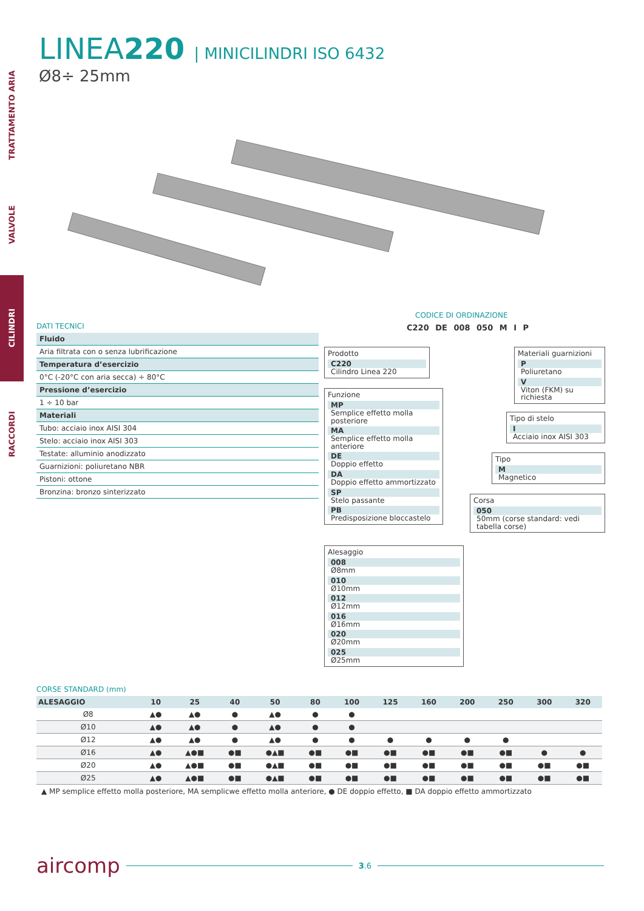TRATTAMENTO ARIA
VALVOLE
CILINDRI
RACCORDI
LINEA220 | MINICILINDRI ISO 6432
Ø8÷ 25mm
DATI TECNICI
Fluido
Aria filtrata con o senza lubrificazione
Temperatura d’esercizio
0°C (-20°C con aria secca) ÷ 80°C
Pressione d’esercizio
1 ÷ 10 bar
Materiali
Tubo: acciaio inox AISI 304
Stelo: acciaio inox AISI 303
Testate: alluminio anodizzato
Guarnizioni: poliuretano NBR
Pistoni: ottone
Bronzina: bronzo sinterizzato
CODICE DI ORDINAZIONE
C220 DE 008 050 M I P
Prodotto
C220
Cilindro Linea 220
Funzione
MP
Semplice effetto molla posteriore
MA
Semplice effetto molla anteriore
DE
Doppio effetto
DA
Doppio effetto ammortizzato
SP
Stelo passante
PB
Predisposizione bloccastelo
Alesaggio
008
Ø8mm
010
Ø10mm
012
Ø12mm
016
Ø16mm
020
Ø20mm
025
Ø25mm
Materiali guarnizioni
P
Poliuretano
V
Viton (FKM) su richiesta
Tipo di stelo
I
Acciaio inox AISI 303
Tipo
M
Magnetico
Corsa
050
50mm (corse standard: vedi tabella corse)
CORSE STANDARD (mm)
| ALESAGGIO | 10 | 25 | 40 | 50 | 80 | 100 | 125 | 160 | 200 | 250 | 300 | 320 |
| --- | --- | --- | --- | --- | --- | --- | --- | --- | --- | --- | --- | --- |
| Ø8 | ▲● | ▲● | ● | ▲● | ● | ● | | | | | | |
| Ø10 | ▲● | ▲● | ● | ▲● | ● | ● | | | | | | |
| Ø12 | ▲● | ▲● | ● | ▲● | ● | ● | ● | ● | ● | ● | | |
| Ø16 | ▲● | ▲●■ | ●■ | ●▲■ | ●■ | ●■ | ●■ | ●■ | ●■ | ●■ | ● | ● |
| Ø20 | ▲● | ▲●■ | ●■ | ●▲■ | ●■ | ●■ | ●■ | ●■ | ●■ | ●■ | ●■ | ●■ |
| Ø25 | ▲● | ▲●■ | ●■ | ●▲■ | ●■ | ●■ | ●■ | ●■ | ●■ | ●■ | ●■ | ●■ |
▲ MP semplice effetto molla posteriore, MA semplicwe effetto molla anteriore, ● DE doppio effetto, ■ DA doppio effetto ammortizzato
aircomp
3.6